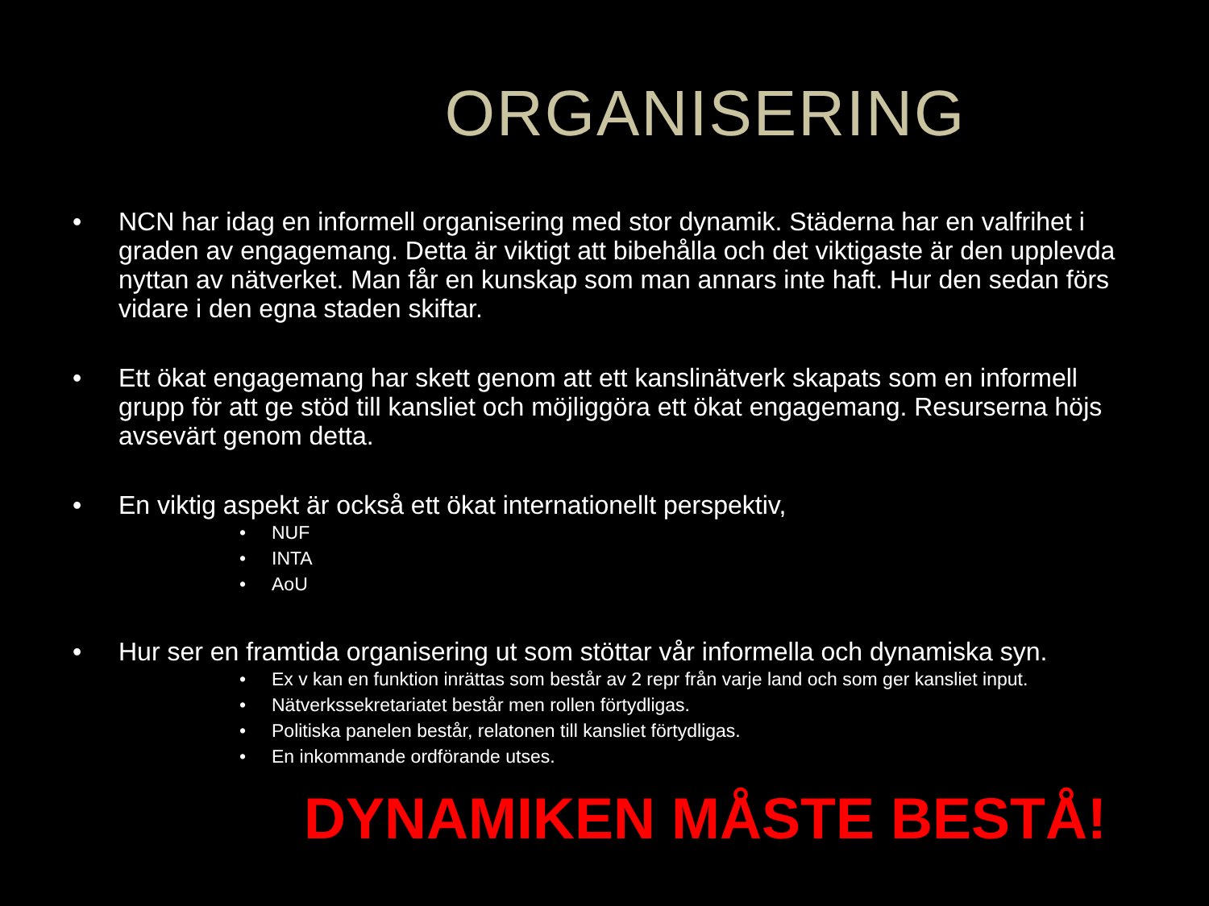ORGANISERING
• NCN har idag en informell organisering med stor dynamik. Städerna har en valfrihet i graden av engagemang. Detta är viktigt att bibehålla och det viktigaste är den upplevda nyttan av nätverket. Man får en kunskap som man annars inte haft. Hur den sedan förs vidare i den egna staden skiftar.
• Ett ökat engagemang har skett genom att ett kanslinätverk skapats som en informell grupp för att ge stöd till kansliet och möjliggöra ett ökat engagemang. Resurserna höjs avsevärt genom detta.
• En viktig aspekt är också ett ökat internationellt perspektiv,
• NUF
• INTA
• AoU
• Hur ser en framtida organisering ut som stöttar vår informella och dynamiska syn.
• Ex v kan en funktion inrättas som består av 2 repr från varje land och som ger kansliet input.
• Nätverkssekretariatet består men rollen förtydligas.
• Politiska panelen består, relatonen till kansliet förtydligas.
• En inkommande ordförande utses.
DYNAMIKEN MÅSTE BESTÅ!